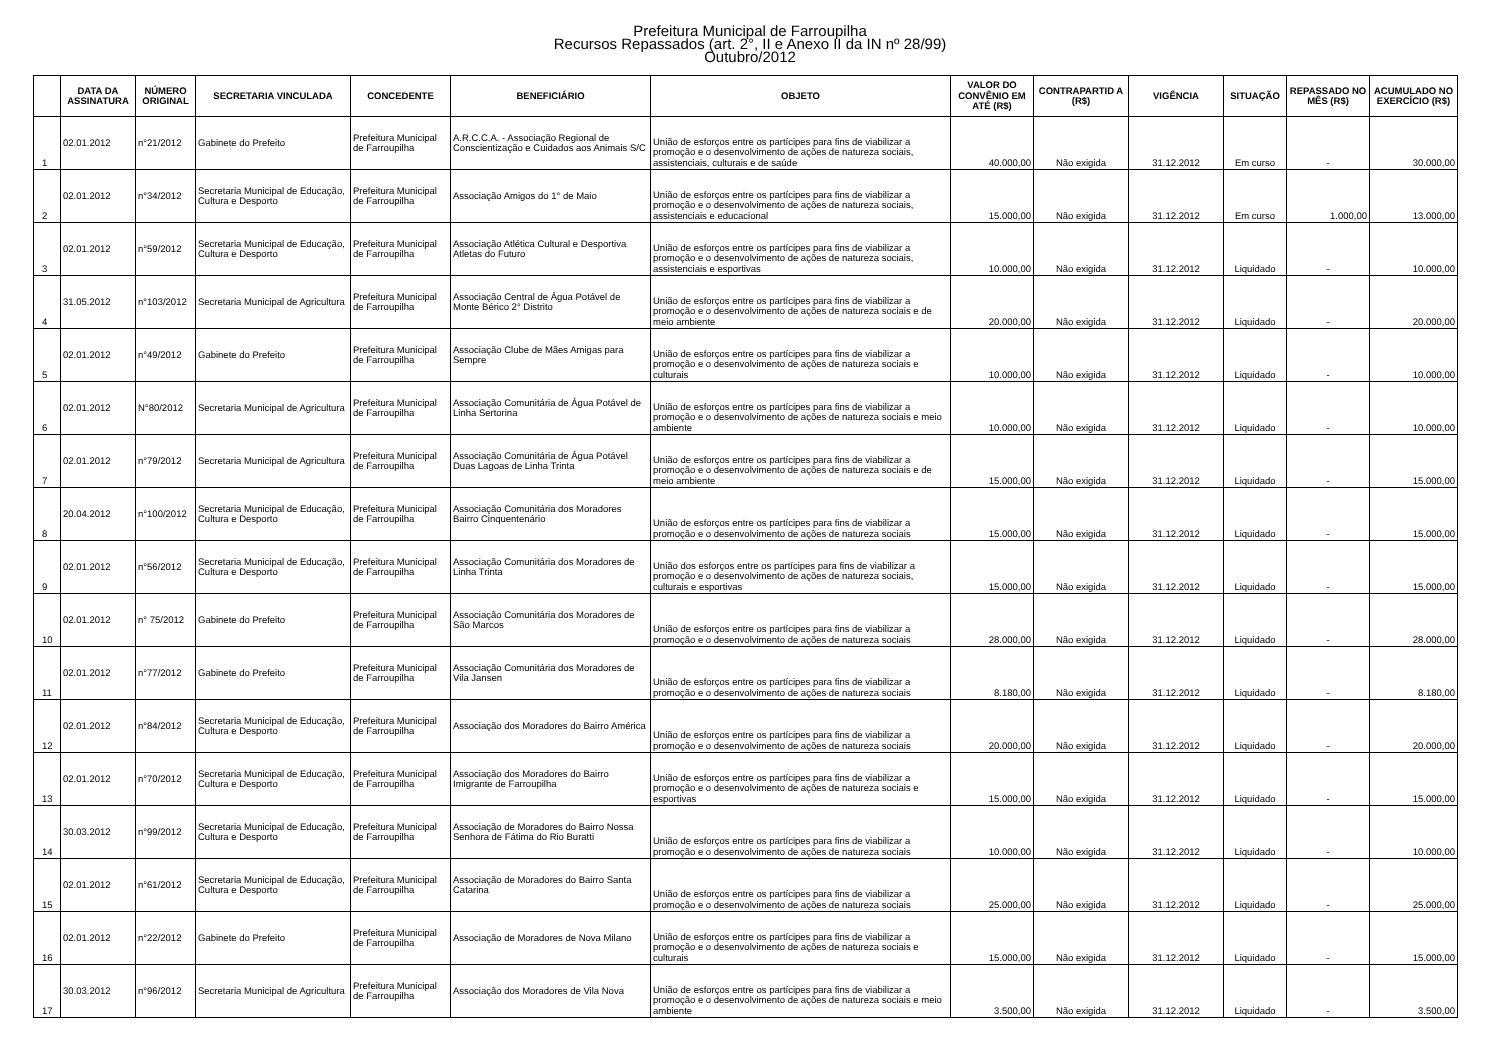Prefeitura Municipal de Farroupilha
Recursos Repassados (art. 2°, II e Anexo II da IN nº 28/99)
Outubro/2012
| | DATA DA ASSINATURA | NÚMERO ORIGINAL | SECRETARIA VINCULADA | CONCEDENTE | BENEFICIÁRIO | OBJETO | VALOR DO CONVÊNIO EM ATÉ (R$) | CONTRAPARTID A (R$) | VIGÊNCIA | SITUAÇÃO | REPASSADO NO MÊS (R$) | ACUMULADO NO EXERCÍCIO (R$) |
| --- | --- | --- | --- | --- | --- | --- | --- | --- | --- | --- | --- | --- |
| 1 | 02.01.2012 | n°21/2012 | Gabinete do Prefeito | Prefeitura Municipal de Farroupilha | A.R.C.C.A. - Associação Regional de Conscientização e Cuidados aos Animais S/C | União de esforços entre os partícipes para fins de viabilizar a promoção e o desenvolvimento de ações de natureza sociais, assistenciais, culturais e de saúde | 40.000,00 | Não exigida | 31.12.2012 | Em curso | - | 30.000,00 |
| 2 | 02.01.2012 | n°34/2012 | Secretaria Municipal de Educação, Cultura e Desporto | Prefeitura Municipal de Farroupilha | Associação Amigos do 1° de Maio | União de esforços entre os partícipes para fins de viabilizar a promoção e o desenvolvimento de ações de natureza sociais, assistenciais e educacional | 15.000,00 | Não exigida | 31.12.2012 | Em curso | 1.000,00 | 13.000,00 |
| 3 | 02.01.2012 | n°59/2012 | Secretaria Municipal de Educação, Cultura e Desporto | Prefeitura Municipal de Farroupilha | Associação Atlética Cultural e Desportiva Atletas do Futuro | União de esforços entre os partícipes para fins de viabilizar a promoção e o desenvolvimento de ações de natureza sociais, assistenciais e esportivas | 10.000,00 | Não exigida | 31.12.2012 | Liquidado | - | 10.000,00 |
| 4 | 31.05.2012 | n°103/2012 | Secretaria Municipal de Agricultura | Prefeitura Municipal de Farroupilha | Associação Central de Água Potável de Monte Bérico 2° Distrito | União de esforços entre os partícipes para fins de viabilizar a promoção e o desenvolvimento de ações de natureza sociais e de meio ambiente | 20.000,00 | Não exigida | 31.12.2012 | Liquidado | - | 20.000,00 |
| 5 | 02.01.2012 | n°49/2012 | Gabinete do Prefeito | Prefeitura Municipal de Farroupilha | Associação Clube de Mães Amigas para Sempre | União de esforços entre os partícipes para fins de viabilizar a promoção e o desenvolvimento de ações de natureza sociais e culturais | 10.000,00 | Não exigida | 31.12.2012 | Liquidado | - | 10.000,00 |
| 6 | 02.01.2012 | N°80/2012 | Secretaria Municipal de Agricultura | Prefeitura Municipal de Farroupilha | Associação Comunitária de Água Potável de Linha Sertorina | União de esforços entre os partícipes para fins de viabilizar a promoção e o desenvolvimento de ações de natureza sociais e meio ambiente | 10.000,00 | Não exigida | 31.12.2012 | Liquidado | - | 10.000,00 |
| 7 | 02.01.2012 | n°79/2012 | Secretaria Municipal de Agricultura | Prefeitura Municipal de Farroupilha | Associação Comunitária de Água Potável Duas Lagoas de Linha Trinta | União de esforços entre os partícipes para fins de viabilizar a promoção e o desenvolvimento de ações de natureza sociais e de meio ambiente | 15.000,00 | Não exigida | 31.12.2012 | Liquidado | - | 15.000,00 |
| 8 | 20.04.2012 | n°100/2012 | Secretaria Municipal de Educação, Cultura e Desporto | Prefeitura Municipal de Farroupilha | Associação Comunitária dos Moradores Bairro Cinquentenário | União de esforços entre os partícipes para fins de viabilizar a promoção e o desenvolvimento de ações de natureza sociais | 15.000,00 | Não exigida | 31.12.2012 | Liquidado | - | 15.000,00 |
| 9 | 02.01.2012 | n°56/2012 | Secretaria Municipal de Educação, Cultura e Desporto | Prefeitura Municipal de Farroupilha | Associação Comunitária dos Moradores de Linha Trinta | União dos esforços entre os partícipes para fins de viabilizar a promoção e o desenvolvimento de ações de natureza sociais, culturais e esportivas | 15.000,00 | Não exigida | 31.12.2012 | Liquidado | - | 15.000,00 |
| 10 | 02.01.2012 | n° 75/2012 | Gabinete do Prefeito | Prefeitura Municipal de Farroupilha | Associação Comunitária dos Moradores de São Marcos | União de esforços entre os partícipes para fins de viabilizar a promoção e o desenvolvimento de ações de natureza sociais | 28.000,00 | Não exigida | 31.12.2012 | Liquidado | - | 28.000,00 |
| 11 | 02.01.2012 | n°77/2012 | Gabinete do Prefeito | Prefeitura Municipal de Farroupilha | Associação Comunitária dos Moradores de Vila Jansen | União de esforços entre os partícipes para fins de viabilizar a promoção e o desenvolvimento de ações de natureza sociais | 8.180,00 | Não exigida | 31.12.2012 | Liquidado | - | 8.180,00 |
| 12 | 02.01.2012 | n°84/2012 | Secretaria Municipal de Educação, Cultura e Desporto | Prefeitura Municipal de Farroupilha | Associação dos Moradores do Bairro América | União de esforços entre os partícipes para fins de viabilizar a promoção e o desenvolvimento de ações de natureza sociais | 20.000,00 | Não exigida | 31.12.2012 | Liquidado | - | 20.000,00 |
| 13 | 02.01.2012 | n°70/2012 | Secretaria Municipal de Educação, Cultura e Desporto | Prefeitura Municipal de Farroupilha | Associação dos Moradores do Bairro Imigrante de Farroupilha | União de esforços entre os partícipes para fins de viabilizar a promoção e o desenvolvimento de ações de natureza sociais e esportivas | 15.000,00 | Não exigida | 31.12.2012 | Liquidado | - | 15.000,00 |
| 14 | 30.03.2012 | n°99/2012 | Secretaria Municipal de Educação, Cultura e Desporto | Prefeitura Municipal de Farroupilha | Associação de Moradores do Bairro Nossa Senhora de Fátima do Rio Buratti | União de esforços entre os partícipes para fins de viabilizar a promoção e o desenvolvimento de ações de natureza sociais | 10.000,00 | Não exigida | 31.12.2012 | Liquidado | - | 10.000,00 |
| 15 | 02.01.2012 | n°61/2012 | Secretaria Municipal de Educação, Cultura e Desporto | Prefeitura Municipal de Farroupilha | Associação de Moradores do Bairro Santa Catarina | União de esforços entre os partícipes para fins de viabilizar a promoção e o desenvolvimento de ações de natureza sociais | 25.000,00 | Não exigida | 31.12.2012 | Liquidado | - | 25.000,00 |
| 16 | 02.01.2012 | n°22/2012 | Gabinete do Prefeito | Prefeitura Municipal de Farroupilha | Associação de Moradores de Nova Milano | União de esforços entre os partícipes para fins de viabilizar a promoção e o desenvolvimento de ações de natureza sociais e culturais | 15.000,00 | Não exigida | 31.12.2012 | Liquidado | - | 15.000,00 |
| 17 | 30.03.2012 | n°96/2012 | Secretaria Municipal de Agricultura | Prefeitura Municipal de Farroupilha | Associação dos Moradores de Vila Nova | União de esforços entre os partícipes para fins de viabilizar a promoção e o desenvolvimento de ações de natureza sociais e meio ambiente | 3.500,00 | Não exigida | 31.12.2012 | Liquidado | - | 3.500,00 |